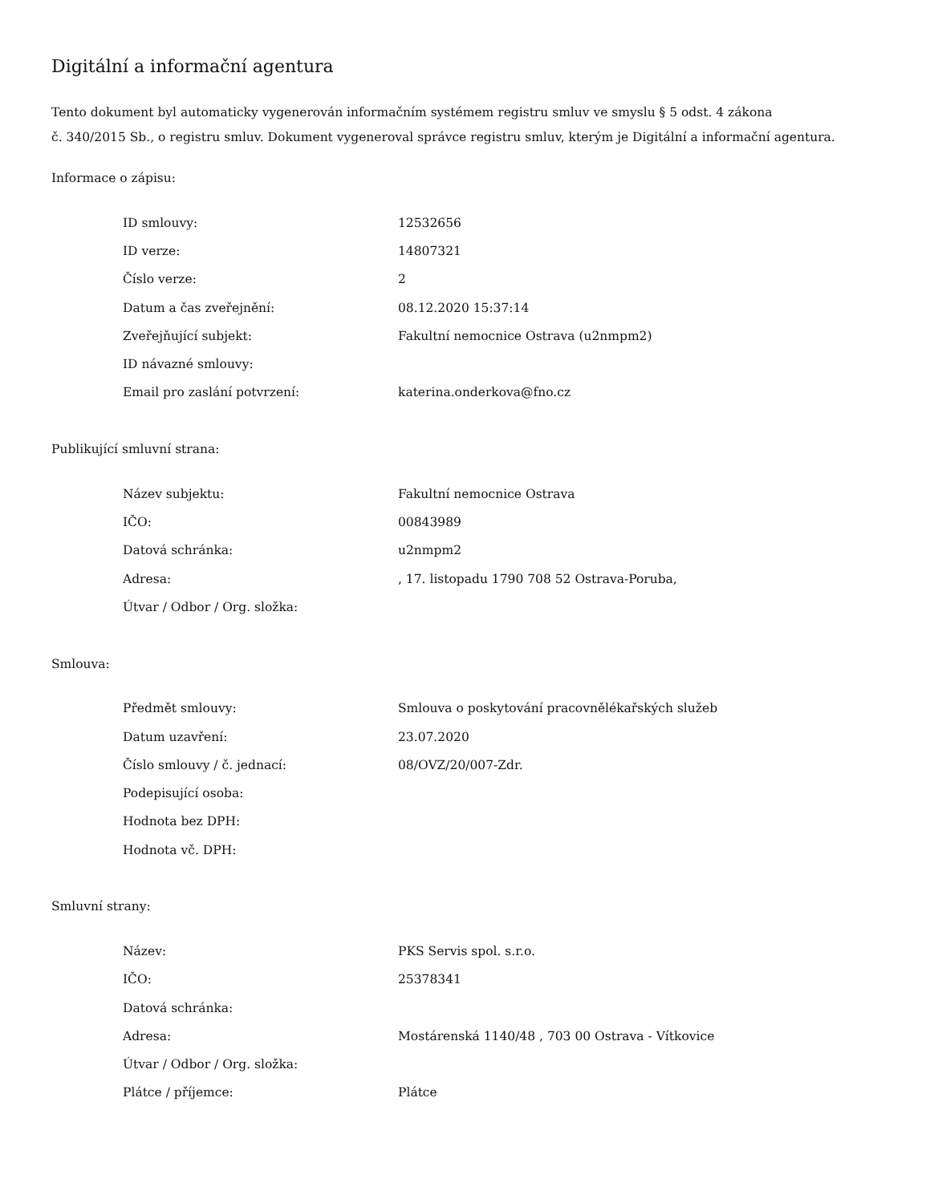Digitální a informační agentura
Tento dokument byl automaticky vygenerován informačním systémem registru smluv ve smyslu § 5 odst. 4 zákona
č. 340/2015 Sb., o registru smluv. Dokument vygeneroval správce registru smluv, kterým je Digitální a informační agentura.
Informace o zápisu:
| ID smlouvy: | 12532656 |
| ID verze: | 14807321 |
| Číslo verze: | 2 |
| Datum a čas zveřejnění: | 08.12.2020 15:37:14 |
| Zveřejňující subjekt: | Fakultní nemocnice Ostrava (u2nmpm2) |
| ID návazné smlouvy: | |
| Email pro zaslání potvrzení: | katerina.onderkova@fno.cz |
Publikující smluvní strana:
| Název subjektu: | Fakultní nemocnice Ostrava |
| IČO: | 00843989 |
| Datová schránka: | u2nmpm2 |
| Adresa: | , 17. listopadu 1790 708 52 Ostrava-Poruba, |
| Útvar / Odbor / Org. složka: | |
Smlouva:
| Předmět smlouvy: | Smlouva o poskytování pracovnělékařských služeb |
| Datum uzavření: | 23.07.2020 |
| Číslo smlouvy / č. jednací: | 08/OVZ/20/007-Zdr. |
| Podepisující osoba: | |
| Hodnota bez DPH: | |
| Hodnota vč. DPH: | |
Smluvní strany:
| Název: | PKS Servis spol. s.r.o. |
| IČO: | 25378341 |
| Datová schránka: | |
| Adresa: | Mostárenská 1140/48 , 703 00 Ostrava - Vítkovice |
| Útvar / Odbor / Org. složka: | |
| Plátce / příjemce: | Plátce |